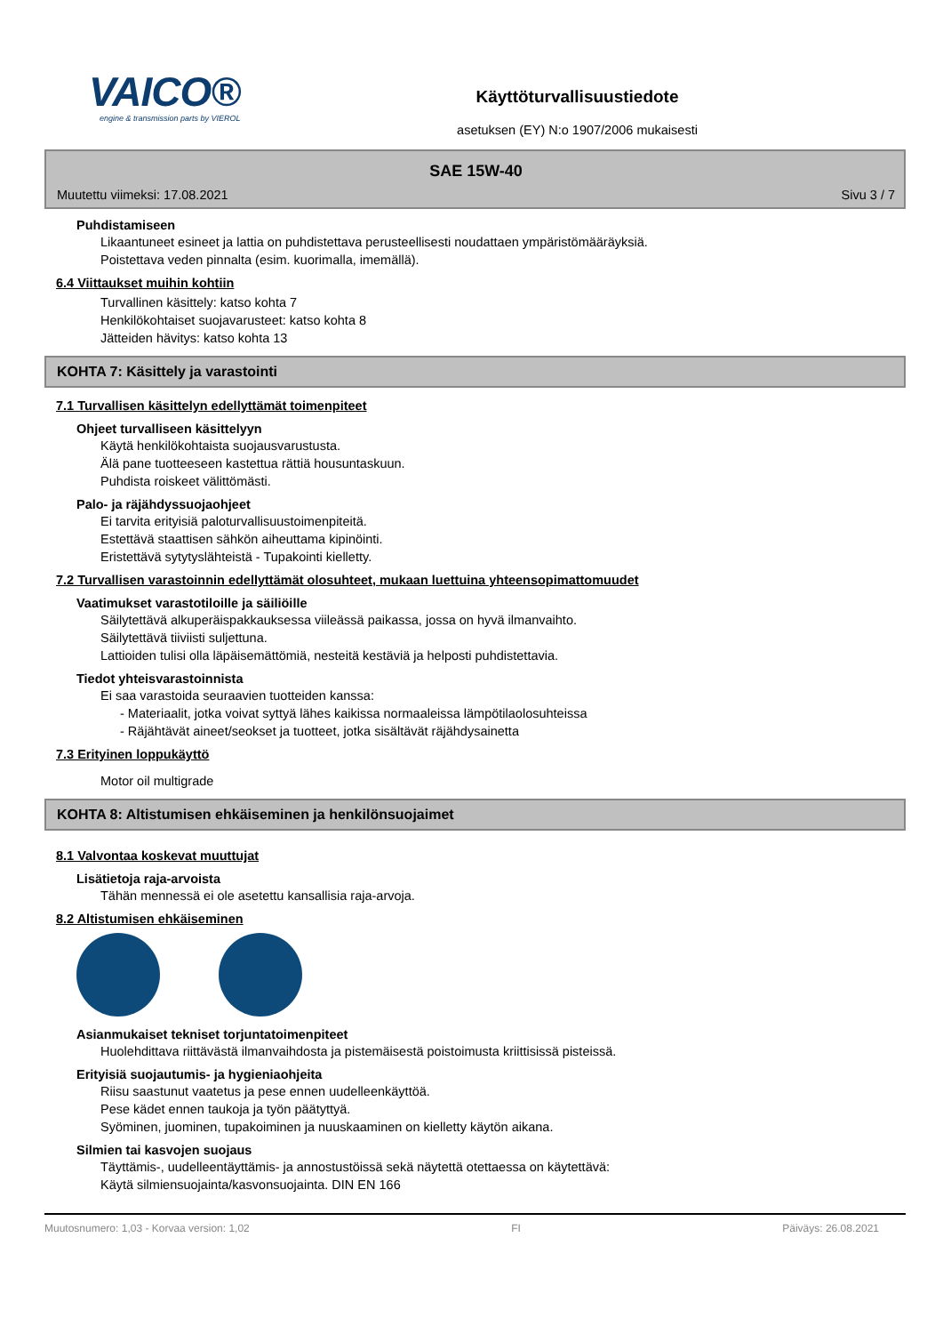VAICO®
engine & transmission parts by VIEROL
Käyttöturvallisuustiedote
asetuksen (EY) N:o 1907/2006 mukaisesti
SAE 15W-40
Muutettu viimeksi: 17.08.2021 Sivu 3 / 7
Puhdistamiseen
Likaantuneet esineet ja lattia on puhdistettava perusteellisesti noudattaen ympäristömääräyksiä.
Poistettava veden pinnalta (esim. kuorimalla, imemällä).
6.4 Viittaukset muihin kohtiin
Turvallinen käsittely: katso kohta 7
Henkilökohtaiset suojavarusteet: katso kohta 8
Jätteiden hävitys: katso kohta 13
KOHTA 7: Käsittely ja varastointi
7.1 Turvallisen käsittelyn edellyttämät toimenpiteet
Ohjeet turvalliseen käsittelyyn
Käytä henkilökohtaista suojausvarustusta.
Älä pane tuotteeseen kastettua rättiä housuntaskuun.
Puhdista roiskeet välittömästi.
Palo- ja räjähdyssuojaohjeet
Ei tarvita erityisiä paloturvallisuustoimenpiteitä.
Estettävä staattisen sähkön aiheuttama kipinöinti.
Eristettävä sytytyslähteistä - Tupakointi kielletty.
7.2 Turvallisen varastoinnin edellyttämät olosuhteet, mukaan luettuina yhteensopimattomuudet
Vaatimukset varastotiloille ja säiliöille
Säilytettävä alkuperäispakkauksessa viileässä paikassa, jossa on hyvä ilmanvaihto.
Säilytettävä tiiviisti suljettuna.
Lattioiden tulisi olla läpäisemättömiä, nesteitä kestäviä ja helposti puhdistettavia.
Tiedot yhteisvarastoinnista
Ei saa varastoida seuraavien tuotteiden kanssa:
- Materiaalit, jotka voivat syttyä lähes kaikissa normaaleissa lämpötilaolosuhteissa
- Räjähtävät aineet/seokset ja tuotteet, jotka sisältävät räjähdysainetta
7.3 Erityinen loppukäyttö
Motor oil multigrade
KOHTA 8: Altistumisen ehkäiseminen ja henkilönsuojaimet
8.1 Valvontaa koskevat muuttujat
Lisätietoja raja-arvoista
Tähän mennessä ei ole asetettu kansallisia raja-arvoja.
8.2 Altistumisen ehkäiseminen
Asianmukaiset tekniset torjuntatoimenpiteet
Huolehdittava riittävästä ilmanvaihdosta ja pistemäisestä poistoimusta kriittisissä pisteissä.
Erityisiä suojautumis- ja hygieniaohjeita
Riisu saastunut vaatetus ja pese ennen uudelleenkäyttöä.
Pese kädet ennen taukoja ja työn päätyttyä.
Syöminen, juominen, tupakoiminen ja nuuskaaminen on kielletty käytön aikana.
Silmien tai kasvojen suojaus
Täyttämis-, uudelleentäyttämis- ja annostustöissä sekä näytettä otettaessa on käytettävä:
Käytä silmiensuojainta/kasvonsuojainta. DIN EN 166
Muutosnumero: 1,03 - Korvaa version: 1,02 FI Päiväys: 26.08.2021